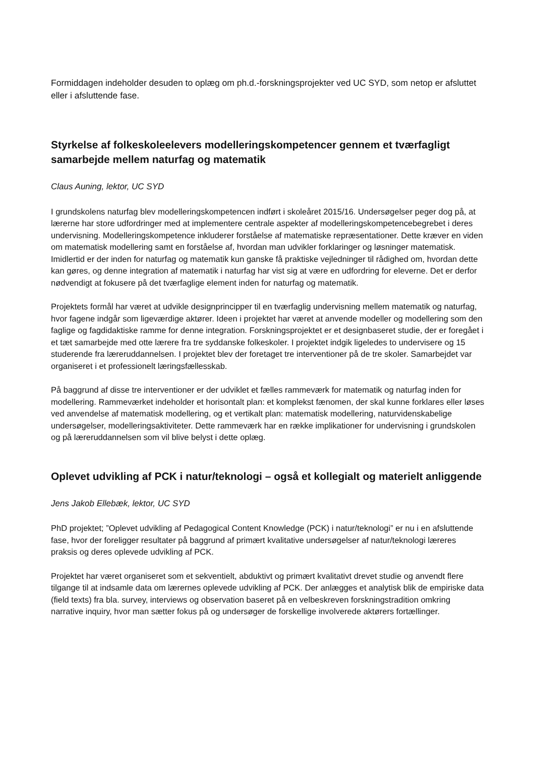Formiddagen indeholder desuden to oplæg om ph.d.-forskningsprojekter ved UC SYD, som netop er afsluttet eller i afsluttende fase.
Styrkelse af folkeskoleelevers modelleringskompetencer gennem et tværfagligt samarbejde mellem naturfag og matematik
Claus Auning, lektor, UC SYD
I grundskolens naturfag blev modelleringskompetencen indført i skoleåret 2015/16. Undersøgelser peger dog på, at lærerne har store udfordringer med at implementere centrale aspekter af modelleringskompetencebegrebet i deres undervisning. Modelleringskompetence inkluderer forståelse af matematiske repræsentationer. Dette kræver en viden om matematisk modellering samt en forståelse af, hvordan man udvikler forklaringer og løsninger matematisk. Imidlertid er der inden for naturfag og matematik kun ganske få praktiske vejledninger til rådighed om, hvordan dette kan gøres, og denne integration af matematik i naturfag har vist sig at være en udfordring for eleverne. Det er derfor nødvendigt at fokusere på det tværfaglige element inden for naturfag og matematik.
Projektets formål har været at udvikle designprincipper til en tværfaglig undervisning mellem matematik og naturfag, hvor fagene indgår som ligeværdige aktører. Ideen i projektet har været at anvende modeller og modellering som den faglige og fagdidaktiske ramme for denne integration. Forskningsprojektet er et designbaseret studie, der er foregået i et tæt samarbejde med otte lærere fra tre syddanske folkeskoler. I projektet indgik ligeledes to undervisere og 15 studerende fra læreruddannelsen. I projektet blev der foretaget tre interventioner på de tre skoler. Samarbejdet var organiseret i et professionelt læringsfællesskab.
På baggrund af disse tre interventioner er der udviklet et fælles rammeværk for matematik og naturfag inden for modellering. Rammeværket indeholder et horisontalt plan: et komplekst fænomen, der skal kunne forklares eller løses ved anvendelse af matematisk modellering, og et vertikalt plan: matematisk modellering, naturvidenskabelige undersøgelser, modelleringsaktiviteter. Dette rammeværk har en række implikationer for undervisning i grundskolen og på læreruddannelsen som vil blive belyst i dette oplæg.
Oplevet udvikling af PCK i natur/teknologi – også et kollegialt og materielt anliggende
Jens Jakob Ellebæk, lektor, UC SYD
PhD projektet; ”Oplevet udvikling af Pedagogical Content Knowledge (PCK) i natur/teknologi” er nu i en afsluttende fase, hvor der foreligger resultater på baggrund af primært kvalitative undersøgelser af natur/teknologi læreres praksis og deres oplevede udvikling af PCK.
Projektet har været organiseret som et sekventielt, abduktivt og primært kvalitativt drevet studie og anvendt flere tilgange til at indsamle data om lærernes oplevede udvikling af PCK. Der anlægges et analytisk blik de empiriske data (field texts) fra bla. survey, interviews og observation baseret på en velbeskreven forskningstradition omkring narrative inquiry, hvor man sætter fokus på og undersøger de forskellige involverede aktørers fortællinger.